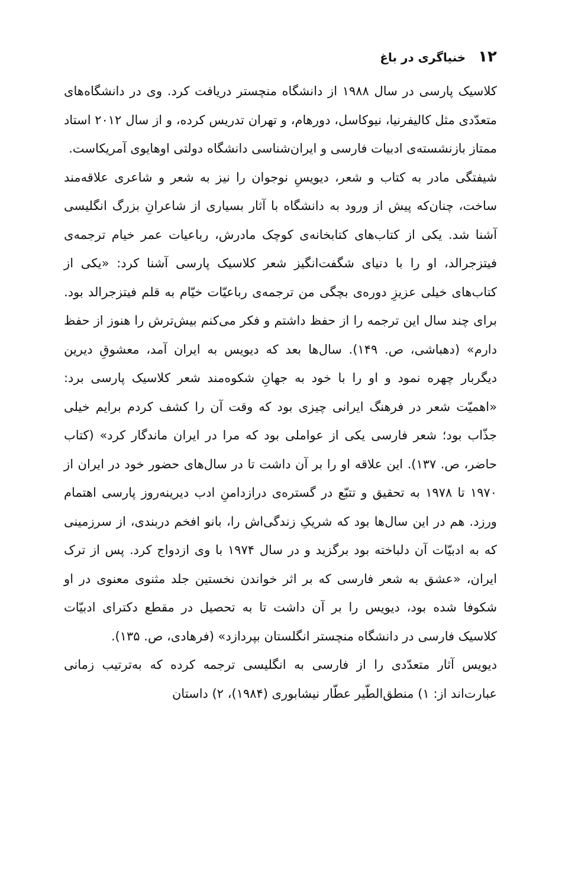۱۲ خنیاگری در باغ
کلاسیک پارسی در سال ۱۹۸۸ از دانشگاه منچستر دریافت کرد. وی در دانشگاه‌های متعدّدی مثل کالیفرنیا، نیوکاسل، دورهام، و تهران تدریس کرده، و از سال ۲۰۱۲ استاد ممتاز بازنشسته‌ی ادبیات فارسی و ایران‌شناسی دانشگاه دولتی اوهایوی آمریکاست.
شیفتگی مادر به کتاب و شعر، دیویسِ نوجوان را نیز به شعر و شاعری علاقه‌مند ساخت، چنان‌که پیش از ورود به دانشگاه با آثار بسیاری از شاعرانِ بزرگ انگلیسی آشنا شد. یکی از کتاب‌های کتابخانه‌ی کوچک مادرش، رباعیات عمر خیام ترجمه‌ی فیتزجرالد، او را با دنیای شگفت‌انگیز شعر کلاسیک پارسی آشنا کرد: «یکی از کتاب‌های خیلی عزیزِ دوره‌ی بچگی من ترجمه‌ی رباعیّات خیّام به قلم فیتزجرالد بود. برای چند سال این ترجمه را از حفظ داشتم و فکر می‌کنم بیش‌ترش را هنوز از حفظ دارم» (دهباشی، ص. ۱۴۹). سال‌ها بعد که دیویس به ایران آمد، معشوقِ دیرین دیگربار چهره نمود و او را با خود به جهانِ شکوه‌مند شعر کلاسیک پارسی برد: «اهمیّت شعر در فرهنگ ایرانی چیزی بود که وقت آن را کشف کردم برایم خیلی جذّاب بود؛ شعر فارسی یکی از عواملی بود که مرا در ایران ماندگار کرد» (کتاب حاضر، ص. ۱۳۷). این علاقه او را بر آن داشت تا در سال‌های حضور خود در ایران از ۱۹۷۰ تا ۱۹۷۸ به تحقیق و تتبّع در گستره‌ی درازدامنِ ادب دیرینه‌روز پارسی اهتمام ورزد. هم در این سال‌ها بود که شریکِ زندگی‌اش را، بانو افخم دربندی، از سرزمینی که به ادبیّات آن دلباخته بود برگزید و در سال ۱۹۷۴ با وی ازدواج کرد. پس از ترک ایران، «عشق به شعر فارسی که بر اثر خواندن نخستین جلد مثنوی معنوی در او شکوفا شده بود، دیویس را بر آن داشت تا به تحصیل در مقطع دکترای ادبیّات کلاسیک فارسی در دانشگاه منچستر انگلستان بپردازد» (فرهادی، ص. ۱۳۵).
دیویس آثار متعدّدی را از فارسی به انگلیسی ترجمه کرده که به‌ترتیب زمانی عبارت‌اند از: ۱) منطق‌الطّیر عطّار نیشابوری (۱۹۸۴)، ۲) داستان